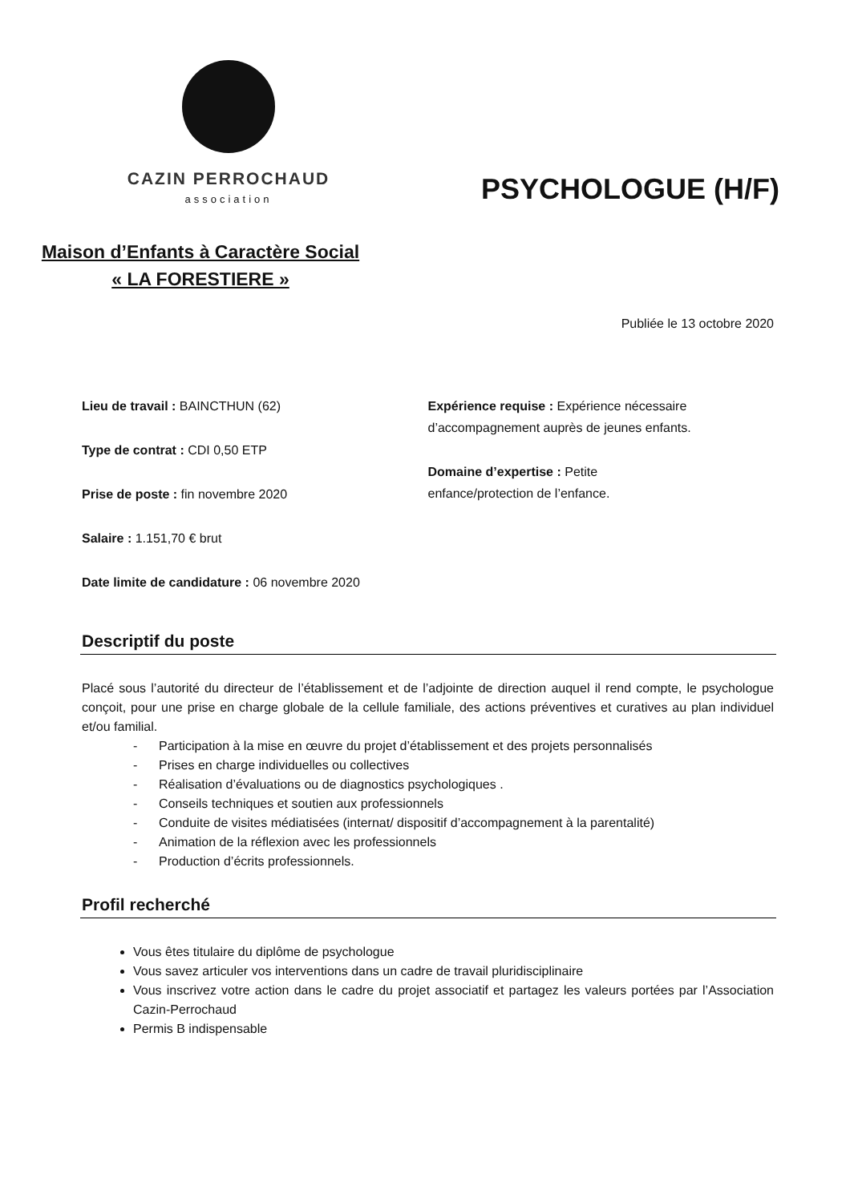CAZIN PERROCHAUD
association
PSYCHOLOGUE (H/F)
Maison d’Enfants à Caractère Social
« LA FORESTIERE »
Publiée le 13 octobre 2020
Lieu de travail : BAINCTHUN (62)
Type de contrat : CDI 0,50 ETP
Prise de poste : fin novembre 2020
Salaire : 1.151,70 € brut
Date limite de candidature : 06 novembre 2020
Expérience requise : Expérience nécessaire d’accompagnement auprès de jeunes enfants.
Domaine d’expertise : Petite
enfance/protection de l’enfance.
Descriptif du poste
Placé sous l’autorité du directeur de l’établissement et de l’adjointe de direction auquel il rend compte, le psychologue conçoit, pour une prise en charge globale de la cellule familiale, des actions préventives et curatives au plan individuel et/ou familial.
- Participation à la mise en œuvre du projet d’établissement et des projets personnalisés
- Prises en charge individuelles ou collectives
- Réalisation d’évaluations ou de diagnostics psychologiques .
- Conseils techniques et soutien aux professionnels
- Conduite de visites médiatisées (internat/ dispositif d’accompagnement à la parentalité)
- Animation de la réflexion avec les professionnels
- Production d’écrits professionnels.
Profil recherché
Vous êtes titulaire du diplôme de psychologue
Vous savez articuler vos interventions dans un cadre de travail pluridisciplinaire
Vous inscrivez votre action dans le cadre du projet associatif et partagez les valeurs portées par l’Association Cazin-Perrochaud
Permis B indispensable